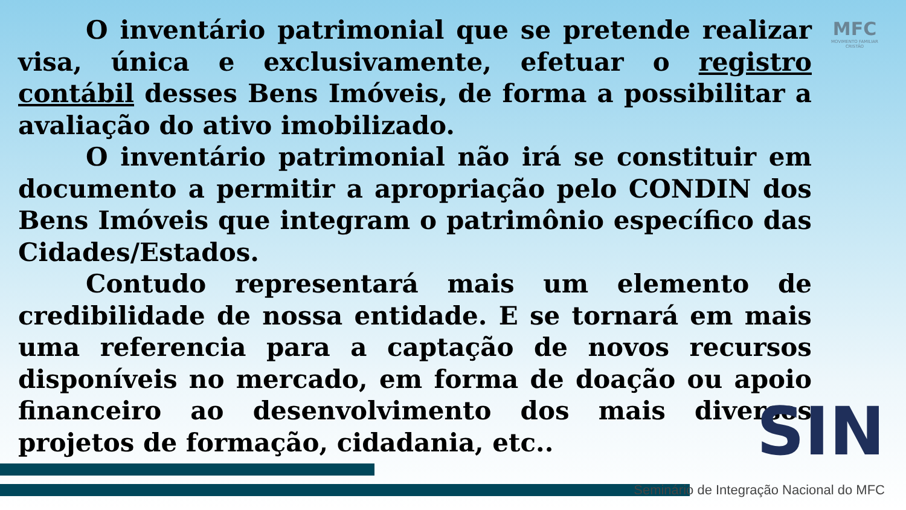MFC
MOVIMENTO FAMILIAR CRISTÃO
O inventário patrimonial que se pretende realizar visa, única e exclusivamente, efetuar o registro contábil desses Bens Imóveis, de forma a possibilitar a avaliação do ativo imobilizado.
O inventário patrimonial não irá se constituir em documento a permitir a apropriação pelo CONDIN dos Bens Imóveis que integram o patrimônio específico das Cidades/Estados.
Contudo representará mais um elemento de credibilidade de nossa entidade. E se tornará em mais uma referencia para a captação de novos recursos disponíveis no mercado, em forma de doação ou apoio financeiro ao desenvolvimento dos mais diversos projetos de formação, cidadania, etc..
SIN
Seminário de Integração Nacional do MFC